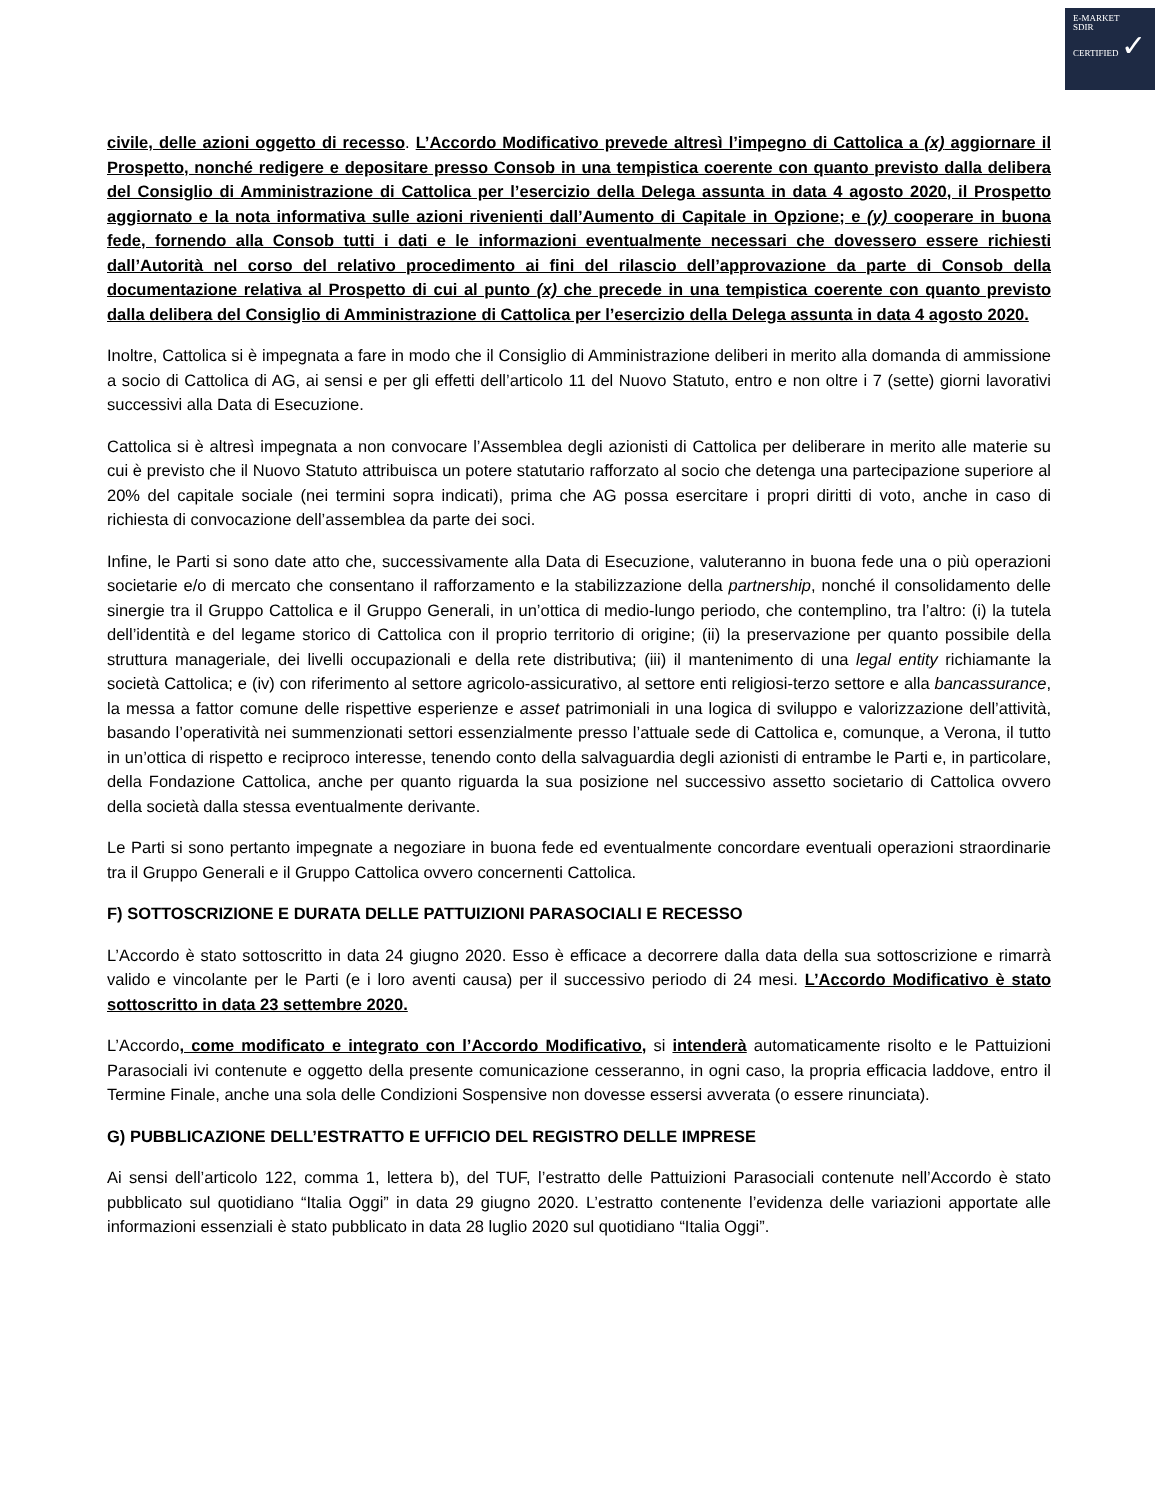E-MARKET
SDIR
CERTIFIED ✓
civile, delle azioni oggetto di recesso. L’Accordo Modificativo prevede altresì l’impegno di Cattolica a (x) aggiornare il Prospetto, nonché redigere e depositare presso Consob in una tempistica coerente con quanto previsto dalla delibera del Consiglio di Amministrazione di Cattolica per l’esercizio della Delega assunta in data 4 agosto 2020, il Prospetto aggiornato e la nota informativa sulle azioni rivenienti dall’Aumento di Capitale in Opzione; e (y) cooperare in buona fede, fornendo alla Consob tutti i dati e le informazioni eventualmente necessari che dovessero essere richiesti dall’Autorità nel corso del relativo procedimento ai fini del rilascio dell’approvazione da parte di Consob della documentazione relativa al Prospetto di cui al punto (x) che precede in una tempistica coerente con quanto previsto dalla delibera del Consiglio di Amministrazione di Cattolica per l’esercizio della Delega assunta in data 4 agosto 2020.
Inoltre, Cattolica si è impegnata a fare in modo che il Consiglio di Amministrazione deliberi in merito alla domanda di ammissione a socio di Cattolica di AG, ai sensi e per gli effetti dell’articolo 11 del Nuovo Statuto, entro e non oltre i 7 (sette) giorni lavorativi successivi alla Data di Esecuzione.
Cattolica si è altresì impegnata a non convocare l’Assemblea degli azionisti di Cattolica per deliberare in merito alle materie su cui è previsto che il Nuovo Statuto attribuisca un potere statutario rafforzato al socio che detenga una partecipazione superiore al 20% del capitale sociale (nei termini sopra indicati), prima che AG possa esercitare i propri diritti di voto, anche in caso di richiesta di convocazione dell’assemblea da parte dei soci.
Infine, le Parti si sono date atto che, successivamente alla Data di Esecuzione, valuteranno in buona fede una o più operazioni societarie e/o di mercato che consentano il rafforzamento e la stabilizzazione della partnership, nonché il consolidamento delle sinergie tra il Gruppo Cattolica e il Gruppo Generali, in un’ottica di medio-lungo periodo, che contemplino, tra l’altro: (i) la tutela dell’identità e del legame storico di Cattolica con il proprio territorio di origine; (ii) la preservazione per quanto possibile della struttura manageriale, dei livelli occupazionali e della rete distributiva; (iii) il mantenimento di una legal entity richiamante la società Cattolica; e (iv) con riferimento al settore agricolo-assicurativo, al settore enti religiosi-terzo settore e alla bancassurance, la messa a fattor comune delle rispettive esperienze e asset patrimoniali in una logica di sviluppo e valorizzazione dell’attività, basando l’operatività nei summenzionati settori essenzialmente presso l’attuale sede di Cattolica e, comunque, a Verona, il tutto in un’ottica di rispetto e reciproco interesse, tenendo conto della salvaguardia degli azionisti di entrambe le Parti e, in particolare, della Fondazione Cattolica, anche per quanto riguarda la sua posizione nel successivo assetto societario di Cattolica ovvero della società dalla stessa eventualmente derivante.
Le Parti si sono pertanto impegnate a negoziare in buona fede ed eventualmente concordare eventuali operazioni straordinarie tra il Gruppo Generali e il Gruppo Cattolica ovvero concernenti Cattolica.
F) SOTTOSCRIZIONE E DURATA DELLE PATTUIZIONI PARASOCIALI E RECESSO
L’Accordo è stato sottoscritto in data 24 giugno 2020. Esso è efficace a decorrere dalla data della sua sottoscrizione e rimarrà valido e vincolante per le Parti (e i loro aventi causa) per il successivo periodo di 24 mesi. L’Accordo Modificativo è stato sottoscritto in data 23 settembre 2020.
L’Accordo, come modificato e integrato con l’Accordo Modificativo, si intenderà automaticamente risolto e le Pattuizioni Parasociali ivi contenute e oggetto della presente comunicazione cesseranno, in ogni caso, la propria efficacia laddove, entro il Termine Finale, anche una sola delle Condizioni Sospensive non dovesse essersi avverata (o essere rinunciata).
G) PUBBLICAZIONE DELL’ESTRATTO E UFFICIO DEL REGISTRO DELLE IMPRESE
Ai sensi dell’articolo 122, comma 1, lettera b), del TUF, l’estratto delle Pattuizioni Parasociali contenute nell’Accordo è stato pubblicato sul quotidiano “Italia Oggi” in data 29 giugno 2020. L’estratto contenente l’evidenza delle variazioni apportate alle informazioni essenziali è stato pubblicato in data 28 luglio 2020 sul quotidiano “Italia Oggi”.